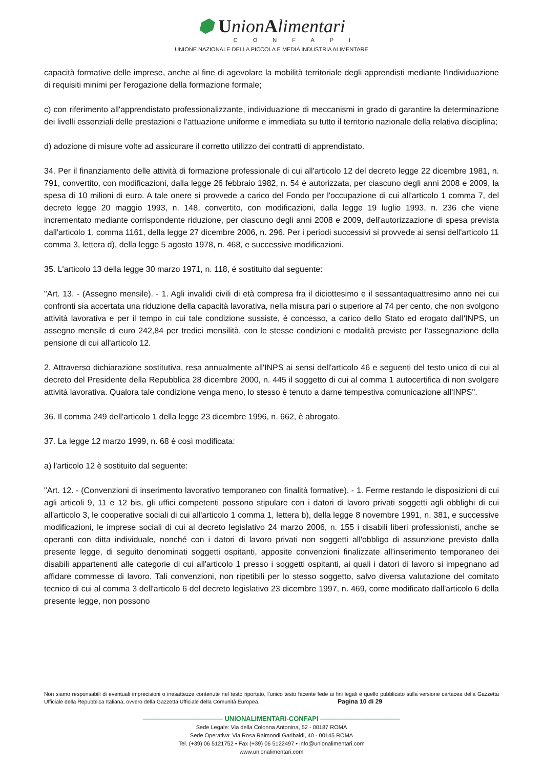⬢ UnionAlimentari
CONFAPI
UNIONE NAZIONALE DELLA PICCOLA E MEDIA INDUSTRIA ALIMENTARE
capacità formative delle imprese, anche al fine di agevolare la mobilità territoriale degli apprendisti mediante l'individuazione di requisiti minimi per l'erogazione della formazione formale;
c) con riferimento all'apprendistato professionalizzante, individuazione di meccanismi in grado di garantire la determinazione dei livelli essenziali delle prestazioni e l'attuazione uniforme e immediata su tutto il territorio nazionale della relativa disciplina;
d) adozione di misure volte ad assicurare il corretto utilizzo dei contratti di apprendistato.
34. Per il finanziamento delle attività di formazione professionale di cui all'articolo 12 del decreto legge 22 dicembre 1981, n. 791, convertito, con modificazioni, dalla legge 26 febbraio 1982, n. 54 è autorizzata, per ciascuno degli anni 2008 e 2009, la spesa di 10 milioni di euro. A tale onere si provvede a carico del Fondo per l'occupazione di cui all'articolo 1 comma 7, del decreto legge 20 maggio 1993, n. 148, convertito, con modificazioni, dalla legge 19 luglio 1993, n. 236 che viene incrementato mediante corrispondente riduzione, per ciascuno degli anni 2008 e 2009, dell'autorizzazione di spesa prevista dall'articolo 1, comma 1161, della legge 27 dicembre 2006, n. 296. Per i periodi successivi si provvede ai sensi dell'articolo 11 comma 3, lettera d), della legge 5 agosto 1978, n. 468, e successive modificazioni.
35. L'articolo 13 della legge 30 marzo 1971, n. 118, è sostituito dal seguente:
"Art. 13. - (Assegno mensile). - 1. Agli invalidi civili di età compresa fra il diciottesimo e il sessantaquattresimo anno nei cui confronti sia accertata una riduzione della capacità lavorativa, nella misura pari o superiore al 74 per cento, che non svolgono attività lavorativa e per il tempo in cui tale condizione sussiste, è concesso, a carico dello Stato ed erogato dall'INPS, un assegno mensile di euro 242,84 per tredici mensilità, con le stesse condizioni e modalità previste per l'assegnazione della pensione di cui all'articolo 12.
2. Attraverso dichiarazione sostitutiva, resa annualmente all'INPS ai sensi dell'articolo 46 e seguenti del testo unico di cui al decreto del Presidente della Repubblica 28 dicembre 2000, n. 445 il soggetto di cui al comma 1 autocertifica di non svolgere attività lavorativa. Qualora tale condizione venga meno, lo stesso è tenuto a darne tempestiva comunicazione all'INPS".
36. Il comma 249 dell'articolo 1 della legge 23 dicembre 1996, n. 662, è abrogato.
37. La legge 12 marzo 1999, n. 68 è così modificata:
a) l'articolo 12 è sostituito dal seguente:
"Art. 12. - (Convenzioni di inserimento lavorativo temporaneo con finalità formative). - 1. Ferme restando le disposizioni di cui agli articoli 9, 11 e 12 bis, gli uffici competenti possono stipulare con i datori di lavoro privati soggetti agli obblighi di cui all'articolo 3, le cooperative sociali di cui all'articolo 1 comma 1, lettera b), della legge 8 novembre 1991, n. 381, e successive modificazioni, le imprese sociali di cui al decreto legislativo 24 marzo 2006, n. 155 i disabili liberi professionisti, anche se operanti con ditta individuale, nonché con i datori di lavoro privati non soggetti all'obbligo di assunzione previsto dalla presente legge, di seguito denominati soggetti ospitanti, apposite convenzioni finalizzate all'inserimento temporaneo dei disabili appartenenti alle categorie di cui all'articolo 1 presso i soggetti ospitanti, ai quali i datori di lavoro si impegnano ad affidare commesse di lavoro. Tali convenzioni, non ripetibili per lo stesso soggetto, salvo diversa valutazione del comitato tecnico di cui al comma 3 dell'articolo 6 del decreto legislativo 23 dicembre 1997, n. 469, come modificato dall'articolo 6 della presente legge, non possono
Non siamo responsabili di eventuali imprecisioni o inesattezze contenute nel testo riportato, l’unico testo facente fede ai fini legali è quello pubblicato sulla versione cartacea della Gazzetta Ufficiale della Repubblica Italiana, ovvero della Gazzetta Ufficiale della Comunità Europea. Pagina 10 di 29
———————————— UNIONALIMENTARI-CONFAPI ————————————
Sede Legale: Via della Colonna Antonina, 52 - 00187 ROMA
Sede Operativa: Via Rosa Raimondi Garibaldi, 40 - 00145 ROMA
Tel. (+39) 06 5121752 • Fax (+39) 06 5122497 • info@unionalimentari.com
www.unionalimentari.com